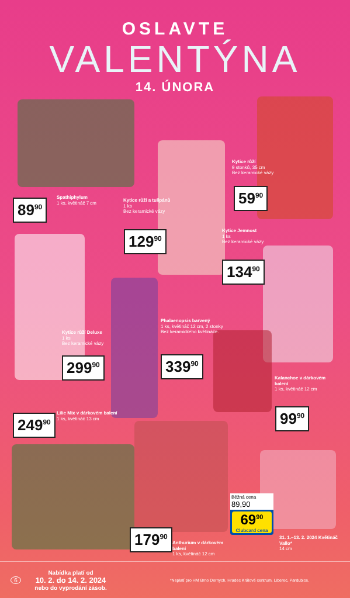OSLAVTE
VALENTÝNA
14. ÚNORA
Spathiphylum
1 ks, květináč 7 cm
89<sup>90</sup>
Kytice růží a tulipánů
1 ks
Bez keramické vázy
129<sup>90</sup>
Kytice růží
9 stonků, 35 cm
Bez keramické vázy
59<sup>90</sup>
Kytice Jemnost
1 ks
Bez keramické vázy
134<sup>90</sup>
Kytice růží Deluxe
1 ks
Bez keramické vázy
299<sup>90</sup>
Phalaenopsis barvený
1 ks, květináč 12 cm, 2 stonky
Bez keramického květináče.
339<sup>90</sup>
Kalanchoe v dárkovém balení
1 ks, květináč 12 cm
99<sup>90</sup>
Lilie Mix v dárkovém balení
1 ks, květináč 13 cm
249<sup>90</sup>
179<sup>90</sup>
Anthurium v dárkovém balení
1 ks, květináč 12 cm
Běžná cena 89,90
69<sup>90</sup>
Clubcard cena
31. 1.–13. 2. 2024 Květináč Vallo*
14 cm
6
Nabídka platí od
10. 2. do 14. 2. 2024
nebo do vyprodání zásob.
*Neplatí pro HM Brno Dornych, Hradec Králové centrum, Liberec, Pardubice.